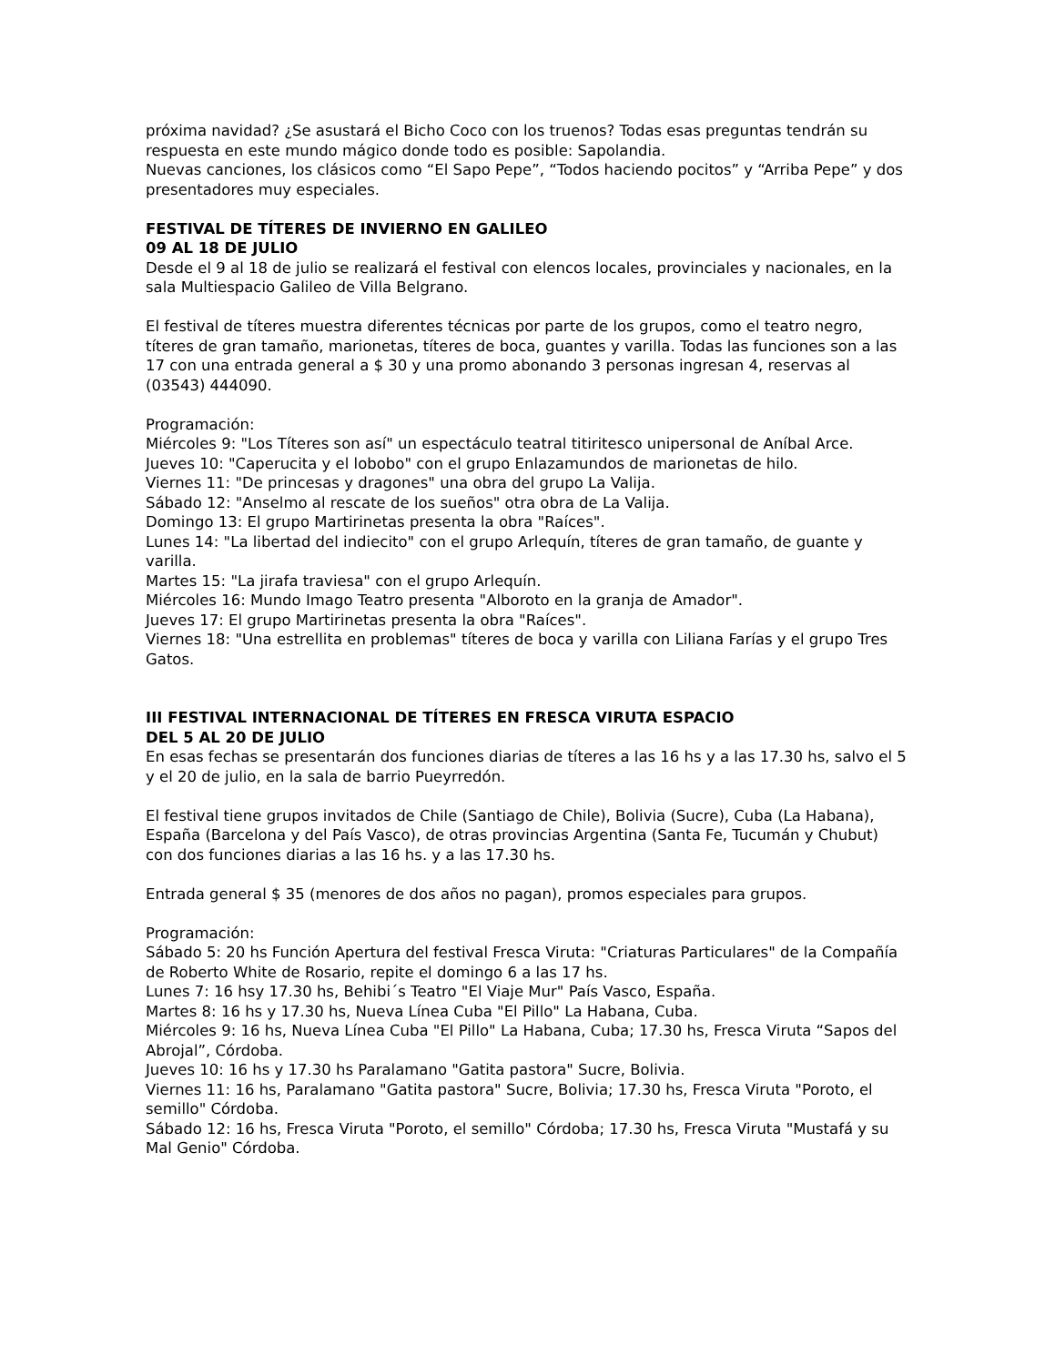próxima navidad? ¿Se asustará el Bicho Coco con los truenos? Todas esas preguntas tendrán su respuesta en este mundo mágico donde todo es posible: Sapolandia.
Nuevas canciones, los clásicos como “El Sapo Pepe”, “Todos haciendo pocitos” y “Arriba Pepe” y dos presentadores muy especiales.
FESTIVAL DE TÍTERES DE INVIERNO EN GALILEO
09 AL 18 DE JULIO
Desde el 9 al 18 de julio se realizará el festival con elencos locales, provinciales y nacionales, en la sala Multiespacio Galileo de Villa Belgrano.
El festival de títeres muestra diferentes técnicas por parte de los grupos, como el teatro negro, títeres de gran tamaño, marionetas, títeres de boca, guantes y varilla. Todas las funciones son a las 17 con una entrada general a $ 30 y una promo abonando 3 personas ingresan 4, reservas al (03543) 444090.
Programación:
Miércoles 9: "Los Títeres son así" un espectáculo teatral titiritesco unipersonal de Aníbal Arce.
Jueves 10: "Caperucita y el lobobo" con el grupo Enlazamundos de marionetas de hilo.
Viernes 11: "De princesas y dragones" una obra del grupo La Valija.
Sábado 12: "Anselmo al rescate de los sueños" otra obra de La Valija.
Domingo 13: El grupo Martirinetas presenta la obra "Raíces".
Lunes 14: "La libertad del indiecito" con el grupo Arlequín, títeres de gran tamaño, de guante y varilla.
Martes 15: "La jirafa traviesa" con el grupo Arlequín.
Miércoles 16: Mundo Imago Teatro presenta "Alboroto en la granja de Amador".
Jueves 17: El grupo Martirinetas presenta la obra "Raíces".
Viernes 18: "Una estrellita en problemas" títeres de boca y varilla con Liliana Farías y el grupo Tres Gatos.
III FESTIVAL INTERNACIONAL DE TÍTERES EN FRESCA VIRUTA ESPACIO
DEL 5 AL 20 DE JULIO
En esas fechas se presentarán dos funciones diarias de títeres a las 16 hs y a las 17.30 hs, salvo el 5 y el 20 de julio, en la sala de barrio Pueyrredón.
El festival tiene grupos invitados de Chile (Santiago de Chile), Bolivia (Sucre), Cuba (La Habana), España (Barcelona y del País Vasco), de otras provincias Argentina (Santa Fe, Tucumán y Chubut) con dos funciones diarias a las 16 hs. y a las 17.30 hs.
Entrada general $ 35 (menores de dos años no pagan), promos especiales para grupos.
Programación:
Sábado 5: 20 hs Función Apertura del festival Fresca Viruta: "Criaturas Particulares" de la Compañía de Roberto White de Rosario, repite el domingo 6 a las 17 hs.
Lunes 7: 16 hsy 17.30 hs, Behibi´s Teatro "El Viaje Mur" País Vasco, España.
Martes 8: 16 hs y 17.30 hs, Nueva Línea Cuba "El Pillo" La Habana, Cuba.
Miércoles 9: 16 hs, Nueva Línea Cuba "El Pillo" La Habana, Cuba; 17.30 hs, Fresca Viruta “Sapos del Abrojal”, Córdoba.
Jueves 10: 16 hs y 17.30 hs Paralamano "Gatita pastora" Sucre, Bolivia.
Viernes 11: 16 hs, Paralamano "Gatita pastora" Sucre, Bolivia; 17.30 hs, Fresca Viruta "Poroto, el semillo" Córdoba.
Sábado 12: 16 hs, Fresca Viruta "Poroto, el semillo" Córdoba; 17.30 hs, Fresca Viruta "Mustafá y su Mal Genio" Córdoba.